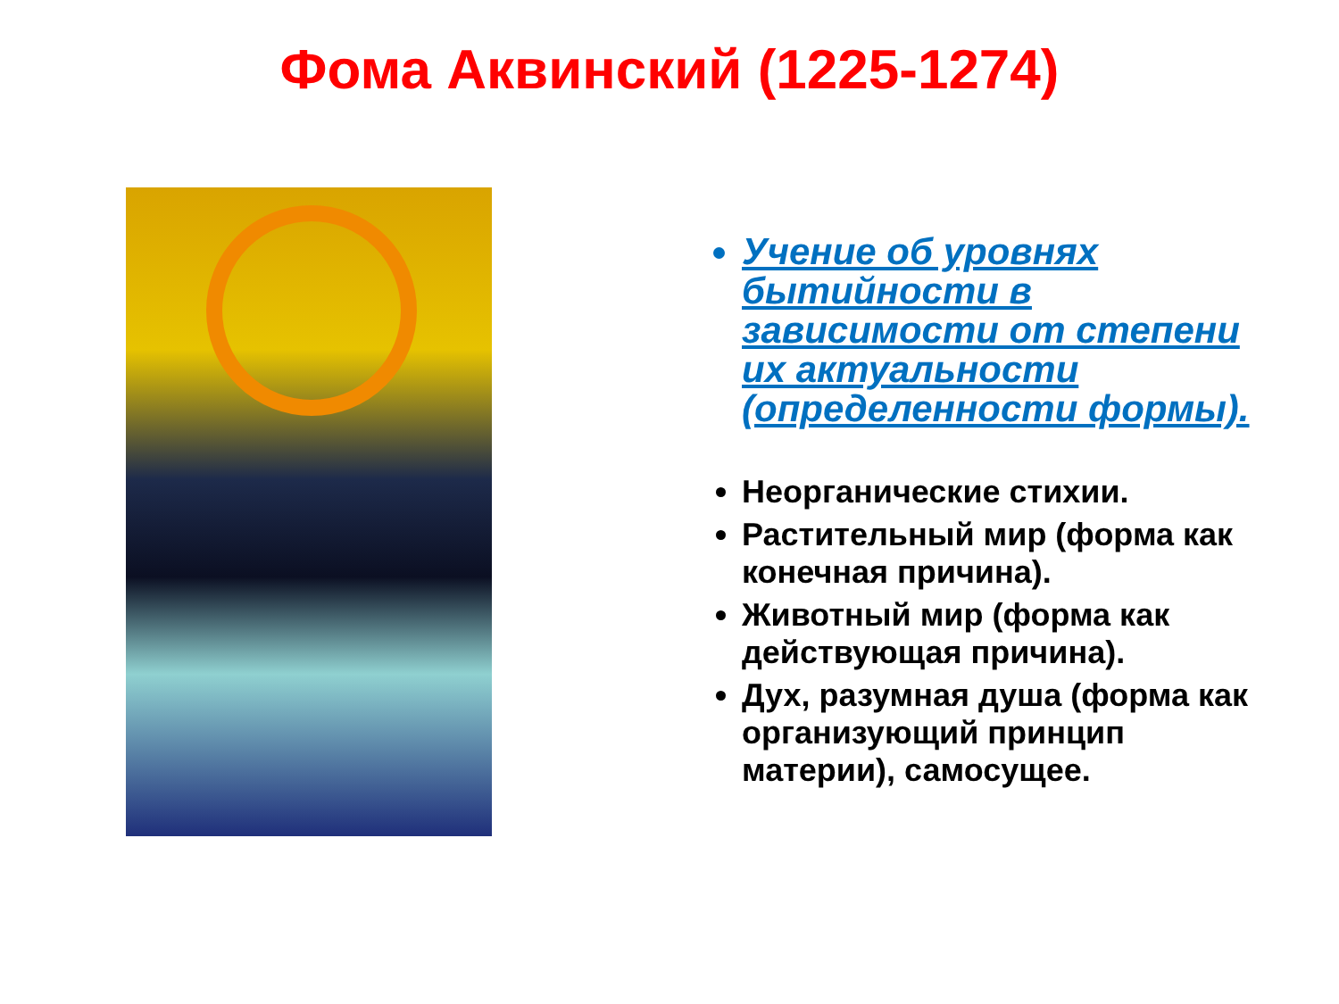Фома Аквинский (1225-1274)
Учение об уровнях бытийности в зависимости от степени их актуальности (определенности формы).
Неорганические стихии.
Растительный мир (форма как конечная причина).
Животный мир (форма как действующая причина).
Дух, разумная душа (форма как организующий принцип материи), самосущее.